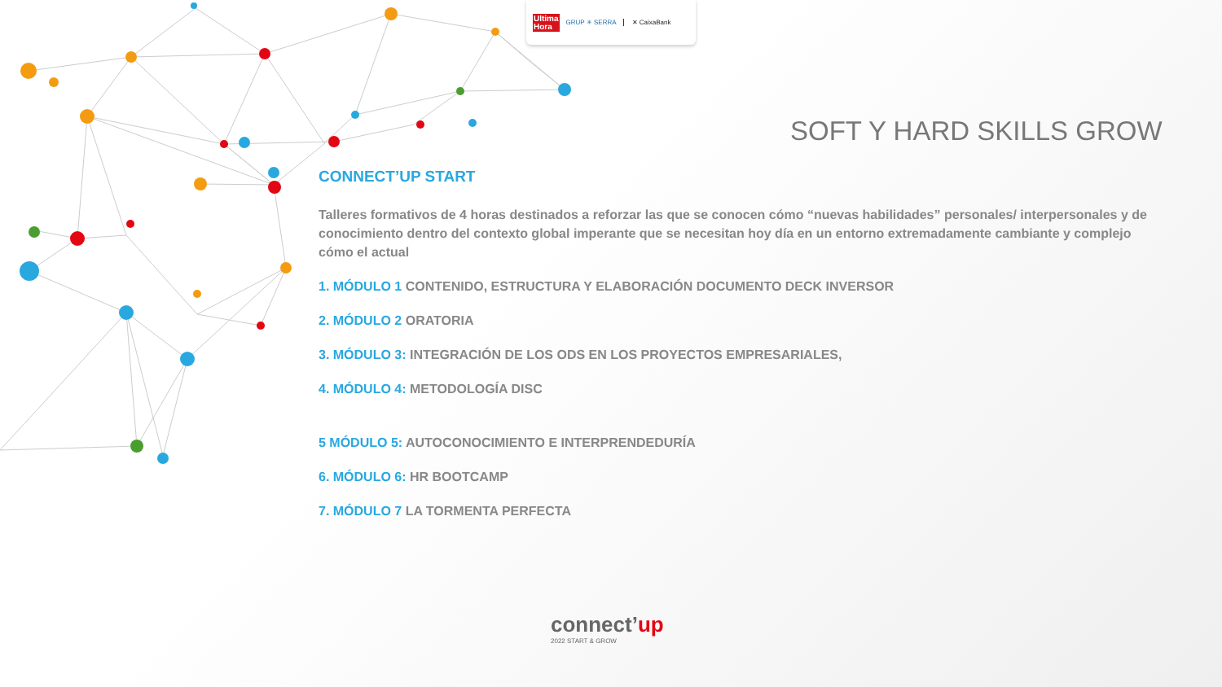Ultima
Hora GRUP ✳ SERRA ✕ CaixaBank
SOFT Y HARD SKILLS GROW
CONNECT’UP START
Talleres formativos de 4 horas destinados a reforzar las que se conocen cómo “nuevas habilidades” personales/ interpersonales y de conocimiento dentro del contexto global imperante que se necesitan hoy día en un entorno extremadamente cambiante y complejo cómo el actual
1. MÓDULO 1 CONTENIDO, ESTRUCTURA Y ELABORACIÓN DOCUMENTO DECK INVERSOR
2. MÓDULO 2 ORATORIA
3. MÓDULO 3: INTEGRACIÓN DE LOS ODS EN LOS PROYECTOS EMPRESARIALES,
4. MÓDULO 4: METODOLOGÍA DISC
5 MÓDULO 5: AUTOCONOCIMIENTO E INTERPRENDEDURÍA
6. MÓDULO 6: HR BOOTCAMP
7. MÓDULO 7 LA TORMENTA PERFECTA
connect’up
2022 START & GROW